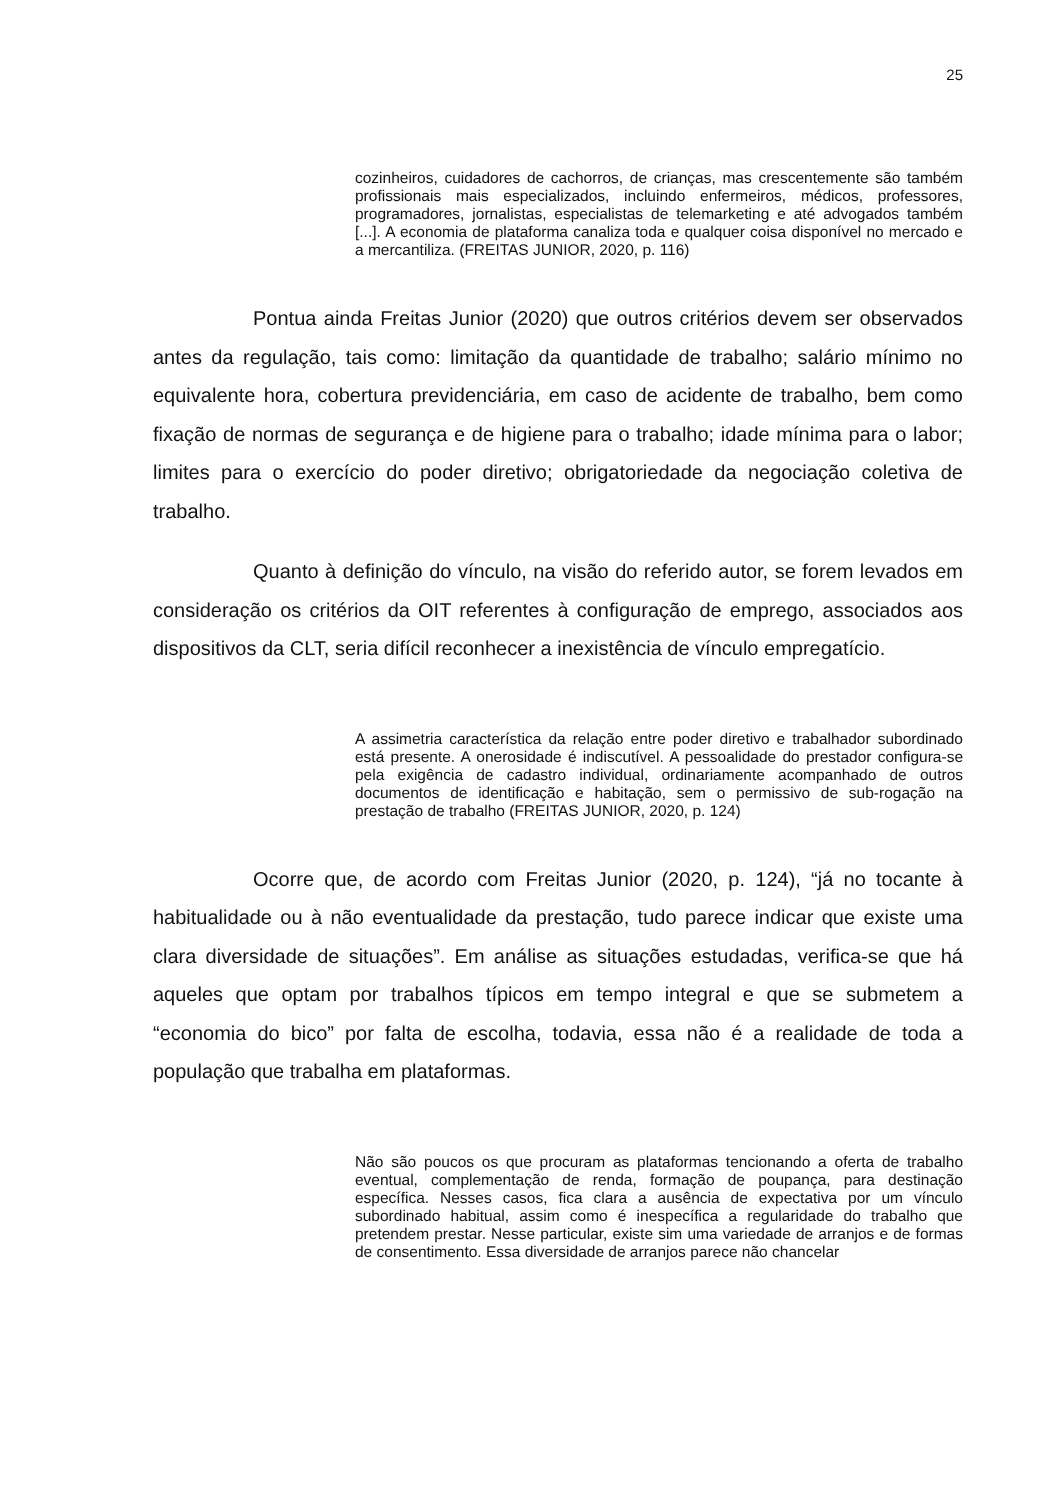25
cozinheiros, cuidadores de cachorros, de crianças, mas crescentemente são também profissionais mais especializados, incluindo enfermeiros, médicos, professores, programadores, jornalistas, especialistas de telemarketing e até advogados também [...]. A economia de plataforma canaliza toda e qualquer coisa disponível no mercado e a mercantiliza. (FREITAS JUNIOR, 2020, p. 116)
Pontua ainda Freitas Junior (2020) que outros critérios devem ser observados antes da regulação, tais como: limitação da quantidade de trabalho; salário mínimo no equivalente hora, cobertura previdenciária, em caso de acidente de trabalho, bem como fixação de normas de segurança e de higiene para o trabalho; idade mínima para o labor; limites para o exercício do poder diretivo; obrigatoriedade da negociação coletiva de trabalho.
Quanto à definição do vínculo, na visão do referido autor, se forem levados em consideração os critérios da OIT referentes à configuração de emprego, associados aos dispositivos da CLT, seria difícil reconhecer a inexistência de vínculo empregatício.
A assimetria característica da relação entre poder diretivo e trabalhador subordinado está presente. A onerosidade é indiscutível. A pessoalidade do prestador configura-se pela exigência de cadastro individual, ordinariamente acompanhado de outros documentos de identificação e habitação, sem o permissivo de sub-rogação na prestação de trabalho (FREITAS JUNIOR, 2020, p. 124)
Ocorre que, de acordo com Freitas Junior (2020, p. 124), “já no tocante à habitualidade ou à não eventualidade da prestação, tudo parece indicar que existe uma clara diversidade de situações”. Em análise as situações estudadas, verifica-se que há aqueles que optam por trabalhos típicos em tempo integral e que se submetem a “economia do bico” por falta de escolha, todavia, essa não é a realidade de toda a população que trabalha em plataformas.
Não são poucos os que procuram as plataformas tencionando a oferta de trabalho eventual, complementação de renda, formação de poupança, para destinação específica. Nesses casos, fica clara a ausência de expectativa por um vínculo subordinado habitual, assim como é inespecífica a regularidade do trabalho que pretendem prestar. Nesse particular, existe sim uma variedade de arranjos e de formas de consentimento. Essa diversidade de arranjos parece não chancelar